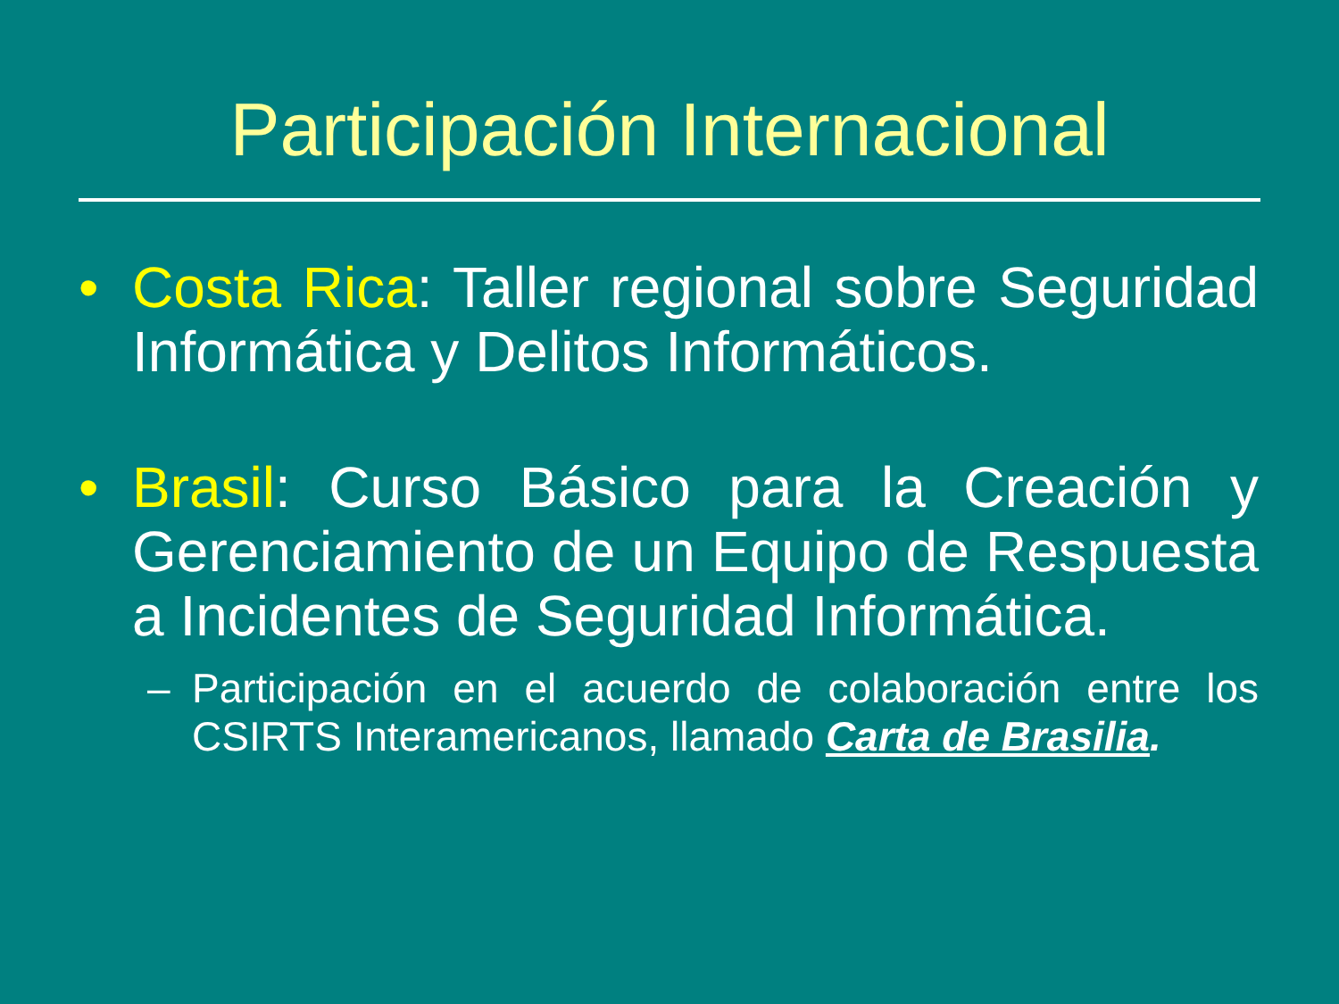Participación Internacional
• Costa Rica: Taller regional sobre Seguridad Informática y Delitos Informáticos.
• Brasil: Curso Básico para la Creación y Gerenciamiento de un Equipo de Respuesta a Incidentes de Seguridad Informática.
– Participación en el acuerdo de colaboración entre los CSIRTS Interamericanos, llamado Carta de Brasilia.